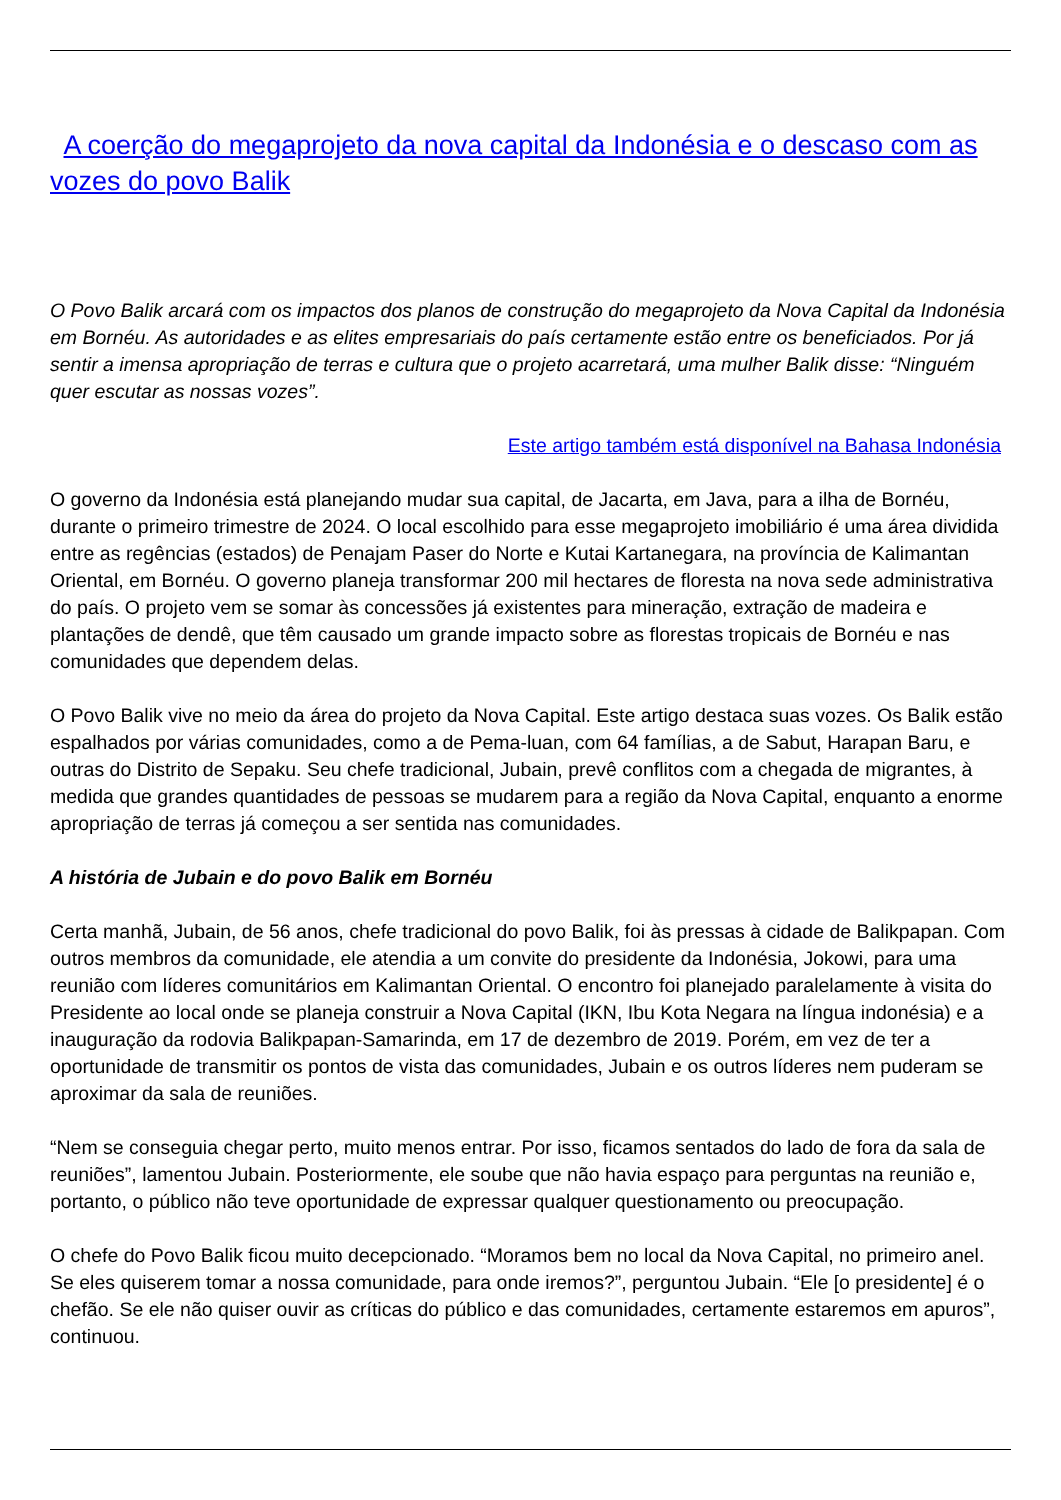A coerção do megaprojeto da nova capital da Indonésia e o descaso com as vozes do povo Balik
O Povo Balik arcará com os impactos dos planos de construção do megaprojeto da Nova Capital da Indonésia em Bornéu. As autoridades e as elites empresariais do país certamente estão entre os beneficiados. Por já sentir a imensa apropriação de terras e cultura que o projeto acarretará, uma mulher Balik disse: “Ninguém quer escutar as nossas vozes”.
Este artigo também está disponível na Bahasa Indonésia
O governo da Indonésia está planejando mudar sua capital, de Jacarta, em Java, para a ilha de Bornéu, durante o primeiro trimestre de 2024. O local escolhido para esse megaprojeto imobiliário é uma área dividida entre as regências (estados) de Penajam Paser do Norte e Kutai Kartanegara, na província de Kalimantan Oriental, em Bornéu. O governo planeja transformar 200 mil hectares de floresta na nova sede administrativa do país. O projeto vem se somar às concessões já existentes para mineração, extração de madeira e plantações de dendê, que têm causado um grande impacto sobre as florestas tropicais de Bornéu e nas comunidades que dependem delas.
O Povo Balik vive no meio da área do projeto da Nova Capital. Este artigo destaca suas vozes. Os Balik estão espalhados por várias comunidades, como a de Pema-luan, com 64 famílias, a de Sabut, Harapan Baru, e outras do Distrito de Sepaku. Seu chefe tradicional, Jubain, prevê conflitos com a chegada de migrantes, à medida que grandes quantidades de pessoas se mudarem para a região da Nova Capital, enquanto a enorme apropriação de terras já começou a ser sentida nas comunidades.
A história de Jubain e do povo Balik em Bornéu
Certa manhã, Jubain, de 56 anos, chefe tradicional do povo Balik, foi às pressas à cidade de Balikpapan. Com outros membros da comunidade, ele atendia a um convite do presidente da Indonésia, Jokowi, para uma reunião com líderes comunitários em Kalimantan Oriental. O encontro foi planejado paralelamente à visita do Presidente ao local onde se planeja construir a Nova Capital (IKN, Ibu Kota Negara na língua indonésia) e a inauguração da rodovia Balikpapan-Samarinda, em 17 de dezembro de 2019. Porém, em vez de ter a oportunidade de transmitir os pontos de vista das comunidades, Jubain e os outros líderes nem puderam se aproximar da sala de reuniões.
“Nem se conseguia chegar perto, muito menos entrar. Por isso, ficamos sentados do lado de fora da sala de reuniões”, lamentou Jubain. Posteriormente, ele soube que não havia espaço para perguntas na reunião e, portanto, o público não teve oportunidade de expressar qualquer questionamento ou preocupação.
O chefe do Povo Balik ficou muito decepcionado. “Moramos bem no local da Nova Capital, no primeiro anel. Se eles quiserem tomar a nossa comunidade, para onde iremos?”, perguntou Jubain. “Ele [o presidente] é o chefão. Se ele não quiser ouvir as críticas do público e das comunidades, certamente estaremos em apuros”, continuou.